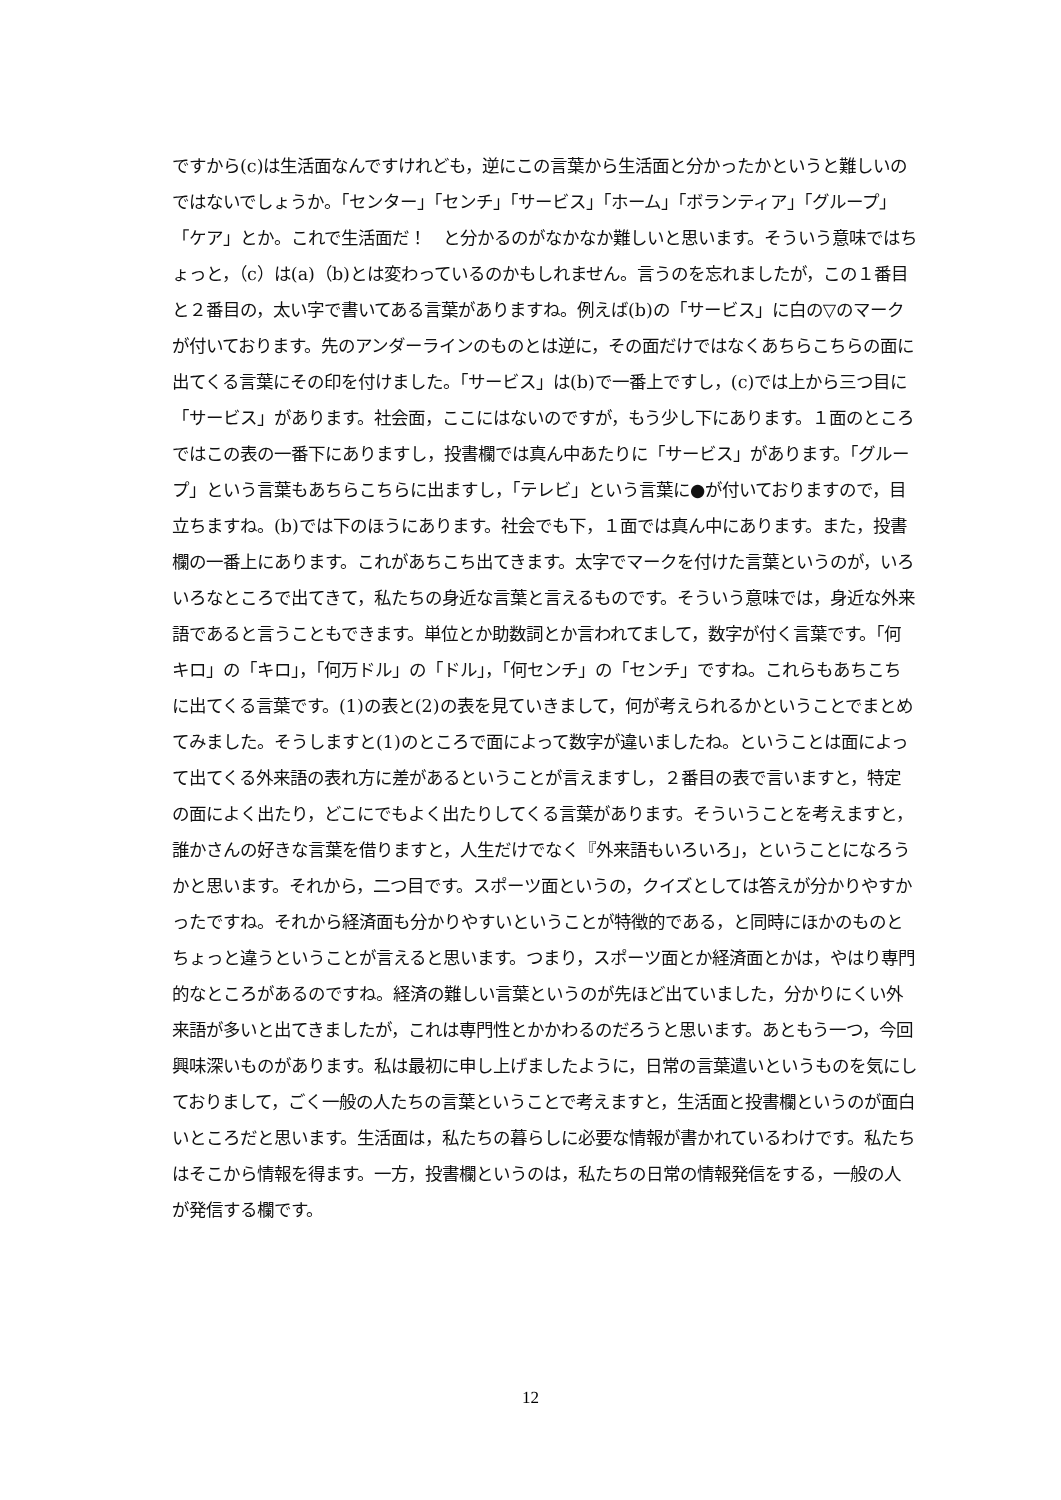ですから(c)は生活面なんですけれども，逆にこの言葉から生活面と分かったかというと難しいのではないでしょうか。「センター」「センチ」「サービス」「ホーム」「ボランティア」「グループ」「ケア」とか。これで生活面だ！　と分かるのがなかなか難しいと思います。そういう意味ではちょっと，（c）は(a)（b)とは変わっているのかもしれません。言うのを忘れましたが，この１番目と２番目の，太い字で書いてある言葉がありますね。例えば(b)の「サービス」に白の▽のマークが付いております。先のアンダーラインのものとは逆に，その面だけではなくあちらこちらの面に出てくる言葉にその印を付けました。「サービス」は(b)で一番上ですし，(c)では上から三つ目に「サービス」があります。社会面，ここにはないのですが，もう少し下にあります。１面のところではこの表の一番下にありますし，投書欄では真ん中あたりに「サービス」があります。「グループ」という言葉もあちらこちらに出ますし，「テレビ」という言葉に●が付いておりますので，目立ちますね。(b)では下のほうにあります。社会でも下，１面では真ん中にあります。また，投書欄の一番上にあります。これがあちこち出てきます。太字でマークを付けた言葉というのが，いろいろなところで出てきて，私たちの身近な言葉と言えるものです。そういう意味では，身近な外来語であると言うこともできます。単位とか助数詞とか言われてまして，数字が付く言葉です。「何キロ」の「キロ」，「何万ドル」の「ドル」，「何センチ」の「センチ」ですね。これらもあちこちに出てくる言葉です。(1)の表と(2)の表を見ていきまして，何が考えられるかということでまとめてみました。そうしますと(1)のところで面によって数字が違いましたね。ということは面によって出てくる外来語の表れ方に差があるということが言えますし，２番目の表で言いますと，特定の面によく出たり，どこにでもよく出たりしてくる言葉があります。そういうことを考えますと，誰かさんの好きな言葉を借りますと，人生だけでなく『外来語もいろいろ」，ということになろうかと思います。それから，二つ目です。スポーツ面というの，クイズとしては答えが分かりやすかったですね。それから経済面も分かりやすいということが特徴的である，と同時にほかのものとちょっと違うということが言えると思います。つまり，スポーツ面とか経済面とかは，やはり専門的なところがあるのですね。経済の難しい言葉というのが先ほど出ていました，分かりにくい外来語が多いと出てきましたが，これは専門性とかかわるのだろうと思います。あともう一つ，今回興味深いものがあります。私は最初に申し上げましたように，日常の言葉遣いというものを気にしておりまして，ごく一般の人たちの言葉ということで考えますと，生活面と投書欄というのが面白いところだと思います。生活面は，私たちの暮らしに必要な情報が書かれているわけです。私たちはそこから情報を得ます。一方，投書欄というのは，私たちの日常の情報発信をする，一般の人が発信する欄です。
12